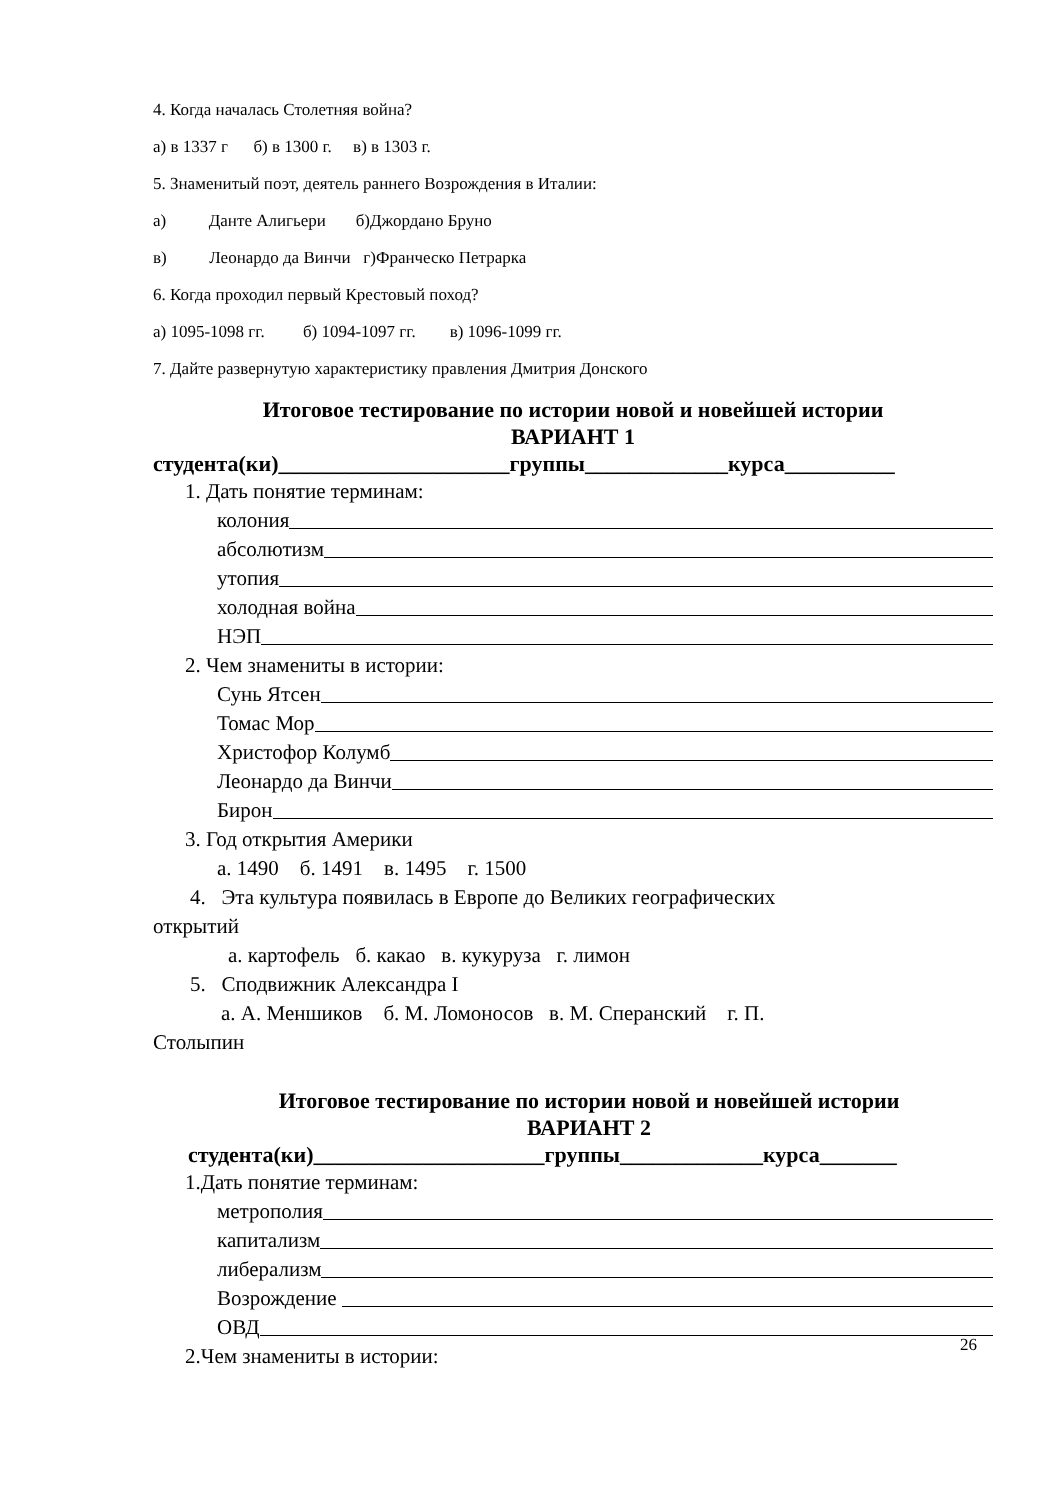4. Когда началась Столетняя война?
а) в 1337 г б) в 1300 г. в) в 1303 г.
5. Знаменитый поэт, деятель раннего Возрождения в Италии:
а) Данте Алигьери б)Джордано Бруно
в) Леонардо да Винчи г)Франческо Петрарка
6. Когда проходил первый Крестовый поход?
а) 1095-1098 гг. б) 1094-1097 гг. в) 1096-1099 гг.
7. Дайте развернутую характеристику правления Дмитрия Донского
Итоговое тестирование по истории новой и новейшей истории
ВАРИАНТ 1
студента(ки)_____________________группы_____________курса__________
1. Дать понятие терминам:
колония
абсолютизм
утопия
холодная война
НЭП
2. Чем знамениты в истории:
Сунь Ятсен
Томас Мор
Христофор Колумб
Леонардо да Винчи
Бирон
3. Год открытия Америки
а. 1490 б. 1491 в. 1495 г. 1500
4. Эта культура появилась в Европе до Великих географических
открытий
а. картофель б. какао в. кукуруза г. лимон
5. Сподвижник Александра I
а. А. Меншиков б. М. Ломоносов в. М. Сперанский г. П.
Столыпин
Итоговое тестирование по истории новой и новейшей истории
ВАРИАНТ 2
студента(ки)_____________________группы_____________курса_______
1.Дать понятие терминам:
метрополия
капитализм
либерализм
Возрождение
ОВД
2.Чем знамениты в истории:
26